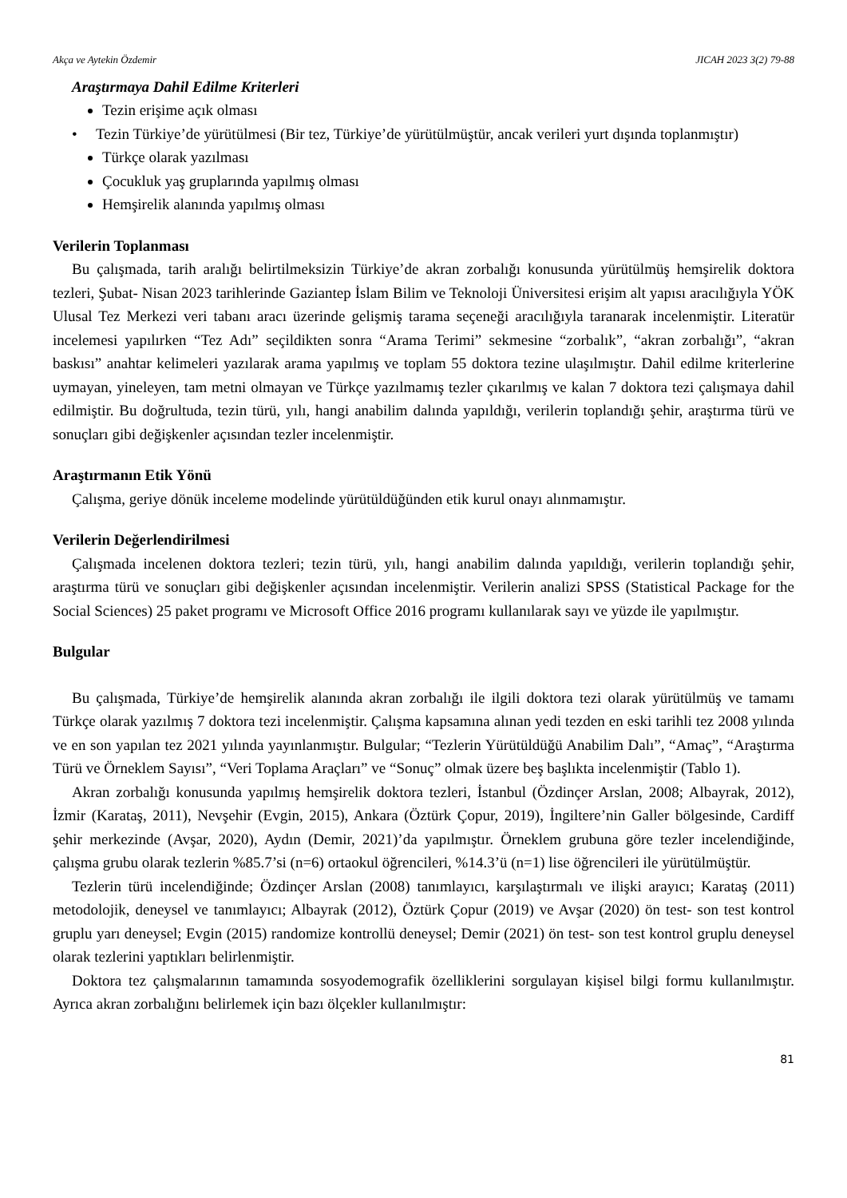Akça ve Aytekin Özdemir JICAH 2023 3(2) 79-88
Araştırmaya Dahil Edilme Kriterleri
Tezin erişime açık olması
• Tezin Türkiye’de yürütülmesi (Bir tez, Türkiye’de yürütülmüştür, ancak verileri yurt dışında toplanmıştır)
Türkçe olarak yazılması
Çocukluk yaş gruplarında yapılmış olması
Hemşirelik alanında yapılmış olması
Verilerin Toplanması
Bu çalışmada, tarih aralığı belirtilmeksizin Türkiye’de akran zorbalığı konusunda yürütülmüş hemşirelik doktora tezleri, Şubat- Nisan 2023 tarihlerinde Gaziantep İslam Bilim ve Teknoloji Üniversitesi erişim alt yapısı aracılığıyla YÖK Ulusal Tez Merkezi veri tabanı aracı üzerinde gelişmiş tarama seçeneği aracılığıyla taranarak incelenmiştir. Literatür incelemesi yapılırken “Tez Adı” seçildikten sonra “Arama Terimi” sekmesine “zorbalık”, “akran zorbalığı”, “akran baskısı” anahtar kelimeleri yazılarak arama yapılmış ve toplam 55 doktora tezine ulaşılmıştır. Dahil edilme kriterlerine uymayan, yineleyen, tam metni olmayan ve Türkçe yazılmamış tezler çıkarılmış ve kalan 7 doktora tezi çalışmaya dahil edilmiştir. Bu doğrultuda, tezin türü, yılı, hangi anabilim dalında yapıldığı, verilerin toplandığı şehir, araştırma türü ve sonuçları gibi değişkenler açısından tezler incelenmiştir.
Araştırmanın Etik Yönü
Çalışma, geriye dönük inceleme modelinde yürütüldüğünden etik kurul onayı alınmamıştır.
Verilerin Değerlendirilmesi
Çalışmada incelenen doktora tezleri; tezin türü, yılı, hangi anabilim dalında yapıldığı, verilerin toplandığı şehir, araştırma türü ve sonuçları gibi değişkenler açısından incelenmiştir. Verilerin analizi SPSS (Statistical Package for the Social Sciences) 25 paket programı ve Microsoft Office 2016 programı kullanılarak sayı ve yüzde ile yapılmıştır.
Bulgular
Bu çalışmada, Türkiye’de hemşirelik alanında akran zorbalığı ile ilgili doktora tezi olarak yürütülmüş ve tamamı Türkçe olarak yazılmış 7 doktora tezi incelenmiştir. Çalışma kapsamına alınan yedi tezden en eski tarihli tez 2008 yılında ve en son yapılan tez 2021 yılında yayınlanmıştır. Bulgular; “Tezlerin Yürütüldüğü Anabilim Dalı”, “Amaç”, “Araştırma Türü ve Örneklem Sayısı”, “Veri Toplama Araçları” ve “Sonuç” olmak üzere beş başlıkta incelenmiştir (Tablo 1).
Akran zorbalığı konusunda yapılmış hemşirelik doktora tezleri, İstanbul (Özdinçer Arslan, 2008; Albayrak, 2012), İzmir (Karataş, 2011), Nevşehir (Evgin, 2015), Ankara (Öztürk Çopur, 2019), İngiltere’nin Galler bölgesinde, Cardiff şehir merkezinde (Avşar, 2020), Aydın (Demir, 2021)’da yapılmıştır. Örneklem grubuna göre tezler incelendiğinde, çalışma grubu olarak tezlerin %85.7’si (n=6) ortaokul öğrencileri, %14.3’ü (n=1) lise öğrencileri ile yürütülmüştür.
Tezlerin türü incelendiğinde; Özdinçer Arslan (2008) tanımlayıcı, karşılaştırmalı ve ilişki arayıcı; Karataş (2011) metodolojik, deneysel ve tanımlayıcı; Albayrak (2012), Öztürk Çopur (2019) ve Avşar (2020) ön test- son test kontrol gruplu yarı deneysel; Evgin (2015) randomize kontrollü deneysel; Demir (2021) ön test- son test kontrol gruplu deneysel olarak tezlerini yaptıkları belirlenmiştir.
Doktora tez çalışmalarının tamamında sosyodemografik özelliklerini sorgulayan kişisel bilgi formu kullanılmıştır. Ayrıca akran zorbalığını belirlemek için bazı ölçekler kullanılmıştır:
81